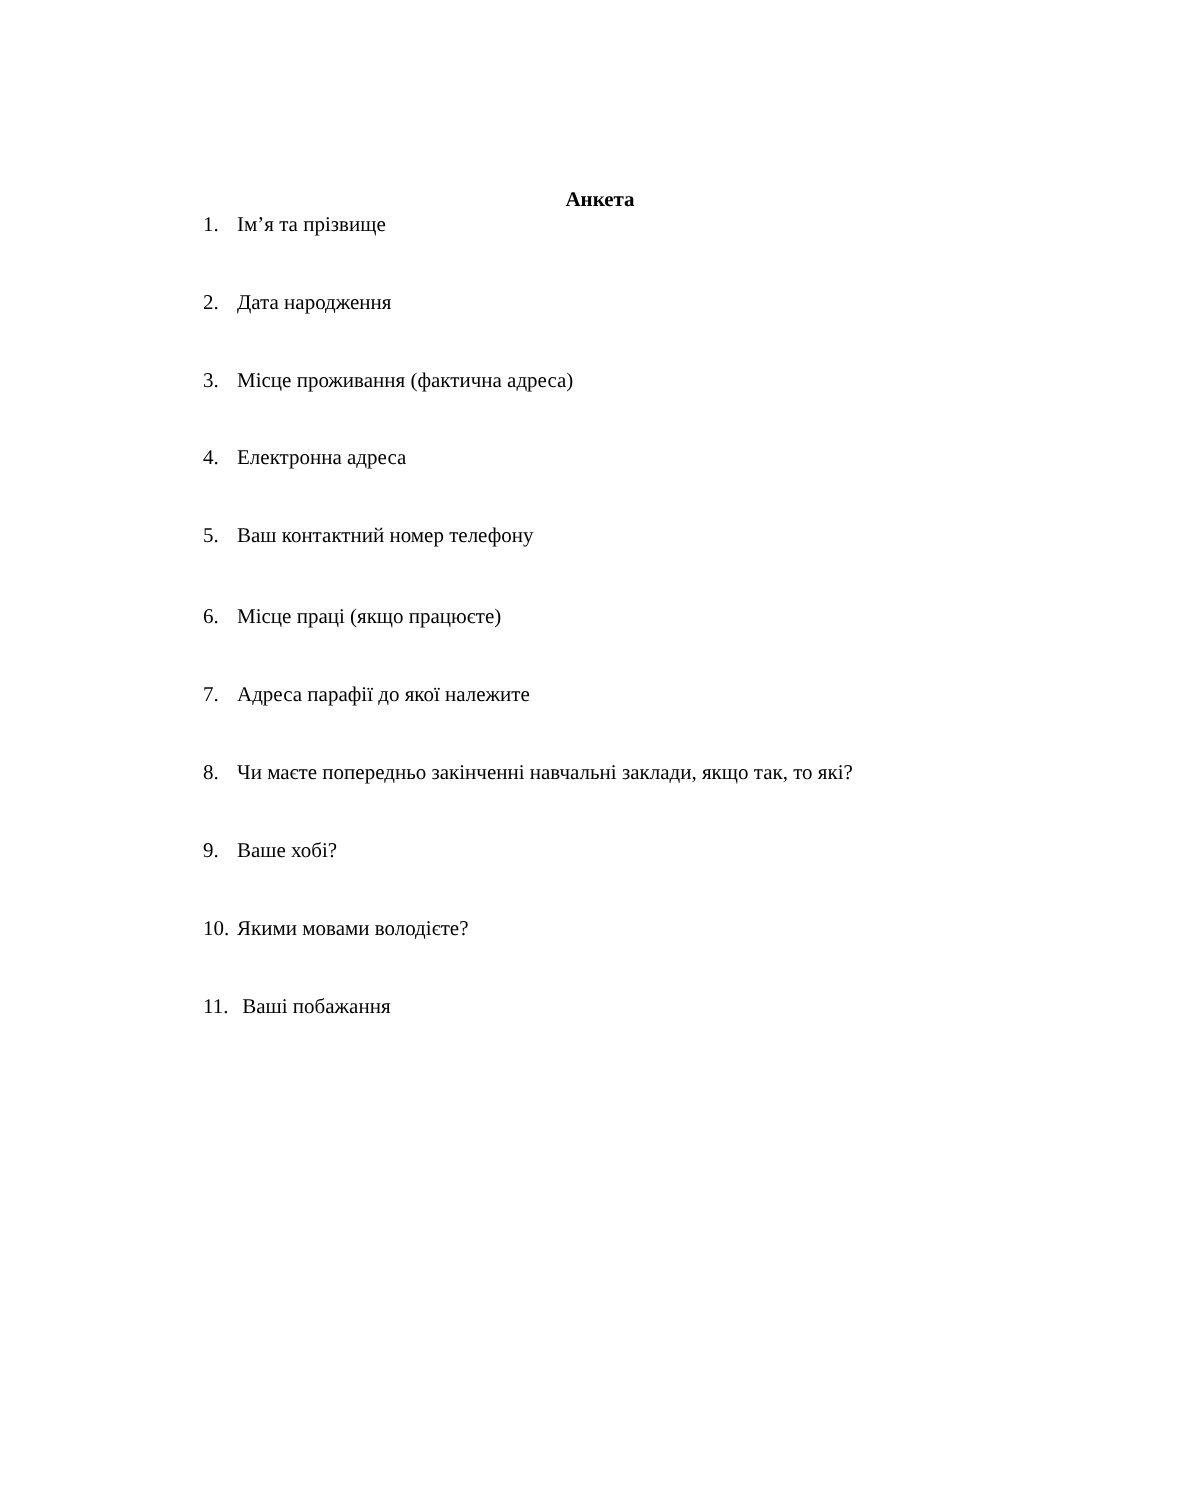Анкета
1. Ім’я та прізвище
2. Дата народження
3. Місце проживання (фактична адреса)
4. Електронна адреса
5. Ваш контактний номер телефону
6. Місце праці (якщо працюєте)
7. Адреса парафії до якої належите
8. Чи маєте попередньо закінченні навчальні заклади, якщо так, то які?
9. Ваше хобі?
10. Якими мовами володієте?
11. Ваші побажання